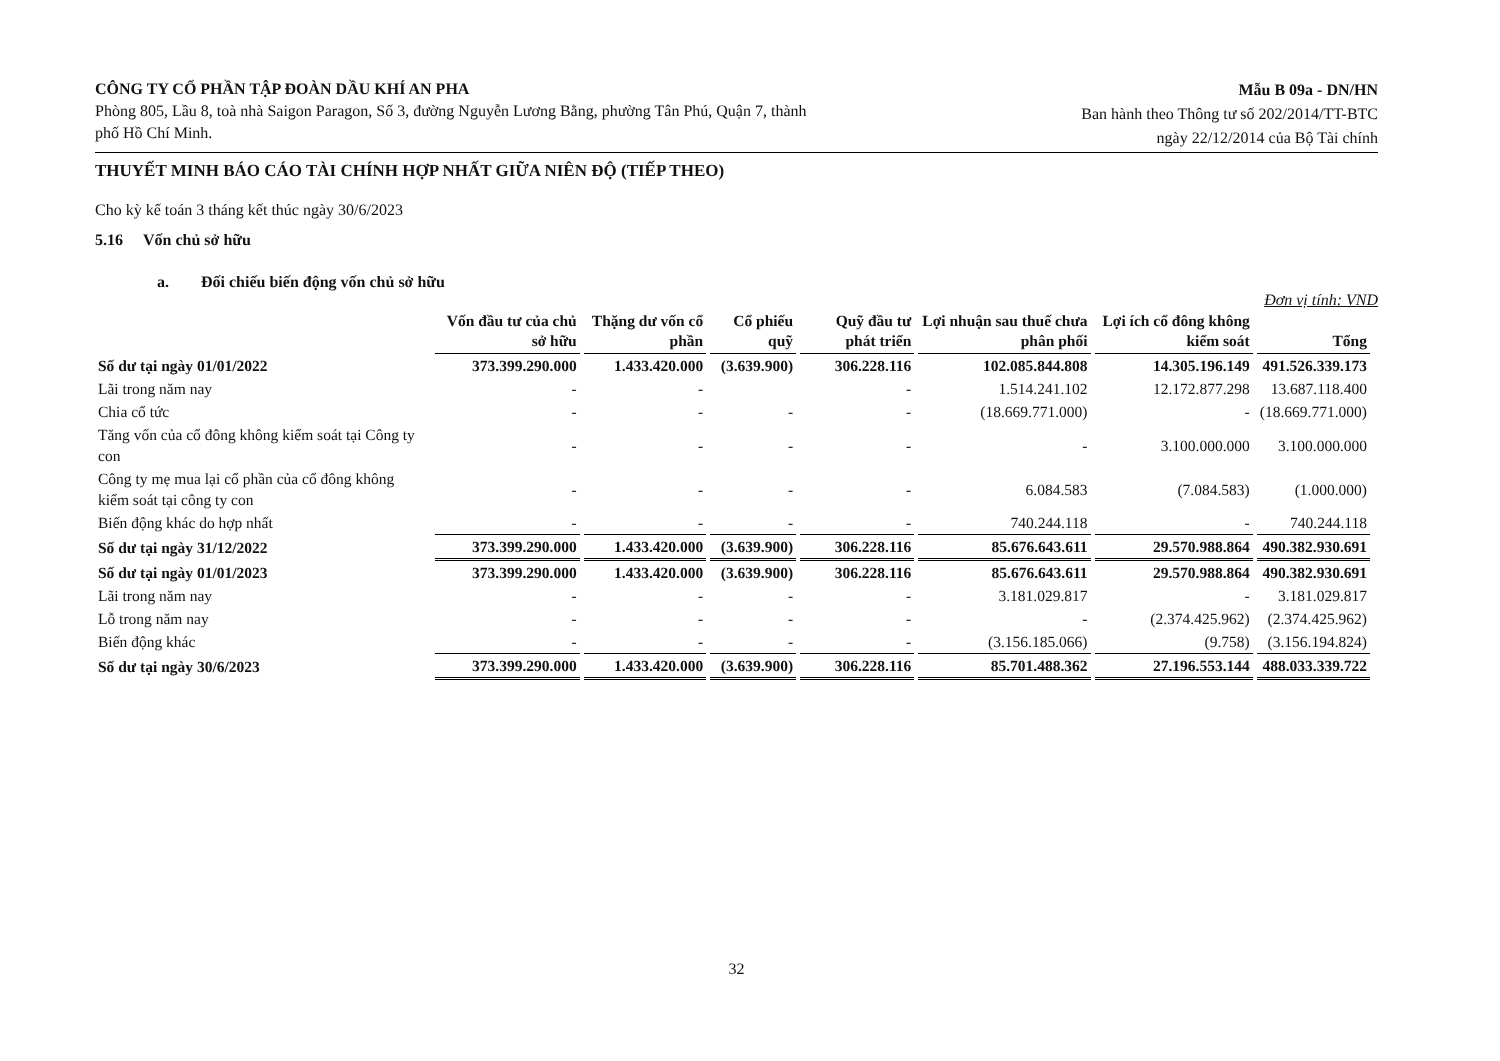CÔNG TY CỔ PHẦN TẬP ĐOÀN DẦU KHÍ AN PHA
Phòng 805, Lầu 8, toà nhà Saigon Paragon, Số 3, đường Nguyễn Lương Bằng, phường Tân Phú, Quận 7, thành phố Hồ Chí Minh.
Mẫu B 09a - DN/HN
Ban hành theo Thông tư số 202/2014/TT-BTC
ngày 22/12/2014 của Bộ Tài chính
THUYẾT MINH BÁO CÁO TÀI CHÍNH HỢP NHẤT GIỮA NIÊN ĐỘ (TIẾP THEO)
Cho kỳ kế toán 3 tháng kết thúc ngày 30/6/2023
5.16 Vốn chủ sở hữu
a. Đối chiếu biến động vốn chủ sở hữu
Đơn vị tính: VND
| | Vốn đầu tư của chủ sở hữu | Thặng dư vốn cổ phần | Cổ phiếu quỹ | Quỹ đầu tư phát triển | Lợi nhuận sau thuế chưa phân phối | Lợi ích cổ đông không kiểm soát | Tổng |
| --- | --- | --- | --- | --- | --- | --- | --- |
| Số dư tại ngày 01/01/2022 | 373.399.290.000 | 1.433.420.000 | (3.639.900) | 306.228.116 | 102.085.844.808 | 14.305.196.149 | 491.526.339.173 |
| Lãi trong năm nay | - | - | | - | 1.514.241.102 | 12.172.877.298 | 13.687.118.400 |
| Chia cổ tức | - | - | - | - | (18.669.771.000) | - | (18.669.771.000) |
| Tăng vốn của cổ đông không kiểm soát tại Công ty con | - | - | - | - | - | 3.100.000.000 | 3.100.000.000 |
| Công ty mẹ mua lại cổ phần của cổ đông không kiểm soát tại công ty con | - | - | - | - | 6.084.583 | (7.084.583) | (1.000.000) |
| Biến động khác do hợp nhất | - | - | - | - | 740.244.118 | - | 740.244.118 |
| Số dư tại ngày 31/12/2022 | 373.399.290.000 | 1.433.420.000 | (3.639.900) | 306.228.116 | 85.676.643.611 | 29.570.988.864 | 490.382.930.691 |
| Số dư tại ngày 01/01/2023 | 373.399.290.000 | 1.433.420.000 | (3.639.900) | 306.228.116 | 85.676.643.611 | 29.570.988.864 | 490.382.930.691 |
| Lãi trong năm nay | - | - | - | - | 3.181.029.817 | - | 3.181.029.817 |
| Lỗ trong năm nay | - | - | - | - | - | (2.374.425.962) | (2.374.425.962) |
| Biến động khác | - | - | - | - | (3.156.185.066) | (9.758) | (3.156.194.824) |
| Số dư tại ngày 30/6/2023 | 373.399.290.000 | 1.433.420.000 | (3.639.900) | 306.228.116 | 85.701.488.362 | 27.196.553.144 | 488.033.339.722 |
32